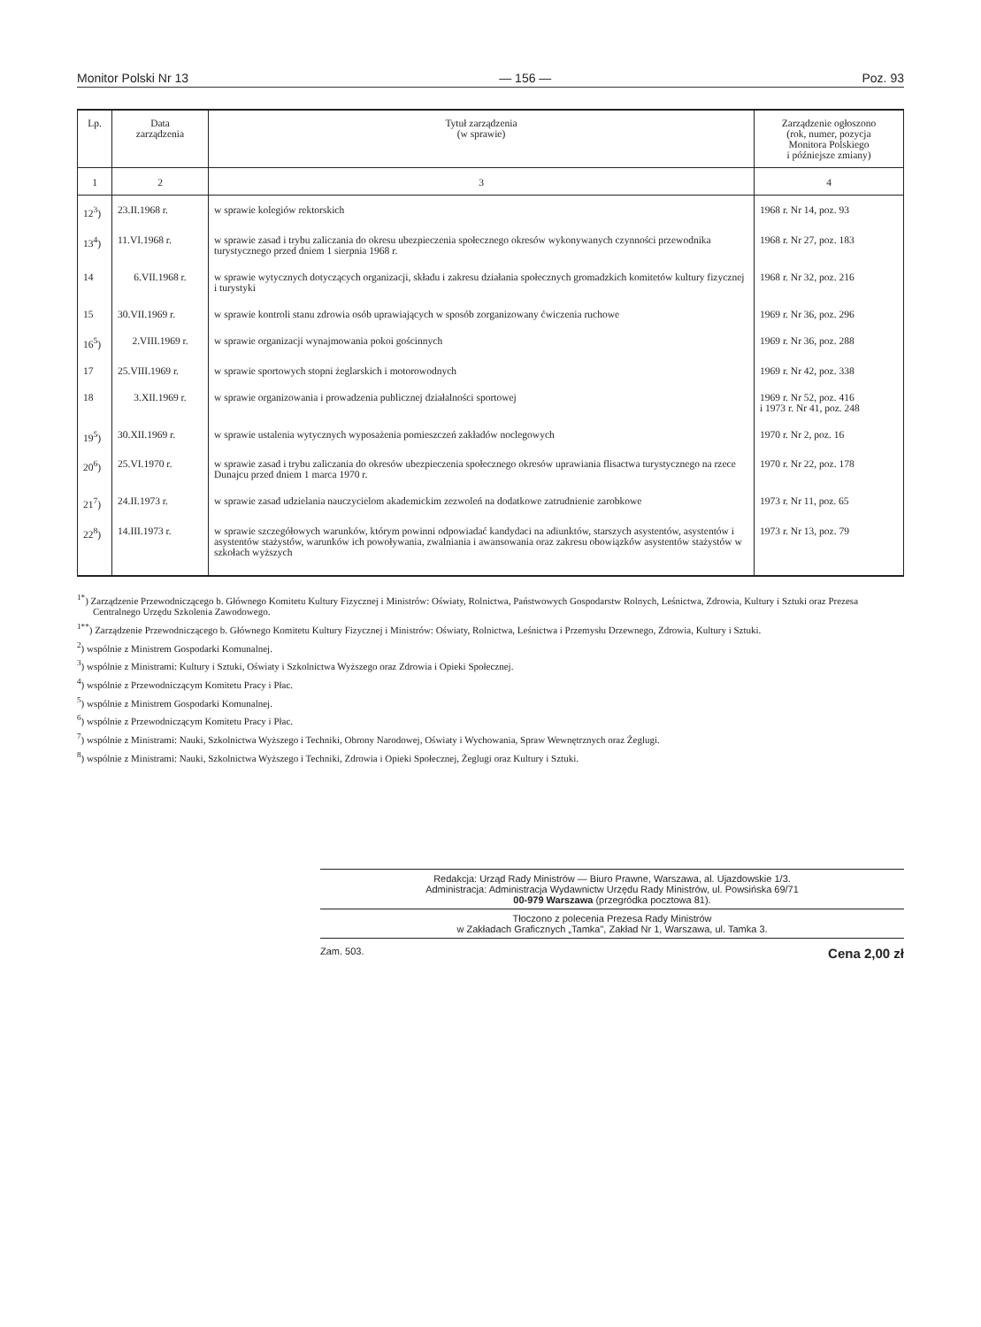Monitor Polski Nr 13 — 156 — Poz. 93
| Lp. | Data zarządzenia | Tytuł zarządzenia (w sprawie) | Zarządzenie ogłoszono (rok, numer, pozycja Monitora Polskiego i późniejsze zmiany) |
| --- | --- | --- | --- |
| 1 | 2 | 3 | 4 |
| 12<sup>3</sup>) | 23.II.1968 r. | w sprawie kolegiów rektorskich | 1968 r. Nr 14, poz. 93 |
| 13<sup>4</sup>) | 11.VI.1968 r. | w sprawie zasad i trybu zaliczania do okresu ubezpieczenia społecznego okresów wykonywanych czynności przewodnika turystycznego przed dniem 1 sierpnia 1968 r. | 1968 r. Nr 27, poz. 183 |
| 14 | 6.VII.1968 r. | w sprawie wytycznych dotyczących organizacji, składu i zakresu działania społecznych gromadzkich komitetów kultury fizycznej i turystyki | 1968 r. Nr 32, poz. 216 |
| 15 | 30.VII.1969 r. | w sprawie kontroli stanu zdrowia osób uprawiających w sposób zorganizowany ćwiczenia ruchowe | 1969 r. Nr 36, poz. 296 |
| 16<sup>5</sup>) | 2.VIII.1969 r. | w sprawie organizacji wynajmowania pokoi gościnnych | 1969 r. Nr 36, poz. 288 |
| 17 | 25.VIII.1969 r. | w sprawie sportowych stopni żeglarskich i motorowodnych | 1969 r. Nr 42, poz. 338 |
| 18 | 3.XII.1969 r. | w sprawie organizowania i prowadzenia publicznej działalności sportowej | 1969 r. Nr 52, poz. 416 i 1973 r. Nr 41, poz. 248 |
| 19<sup>5</sup>) | 30.XII.1969 r. | w sprawie ustalenia wytycznych wyposażenia pomieszczeń zakładów noclegowych | 1970 r. Nr 2, poz. 16 |
| 20<sup>6</sup>) | 25.VI.1970 r. | w sprawie zasad i trybu zaliczania do okresów ubezpieczenia społecznego okresów uprawiania flisactwa turystycznego na rzece Dunajcu przed dniem 1 marca 1970 r. | 1970 r. Nr 22, poz. 178 |
| 21<sup>7</sup>) | 24.II.1973 r. | w sprawie zasad udzielania nauczycielom akademickim zezwoleń na dodatkowe zatrudnienie zarobkowe | 1973 r. Nr 11, poz. 65 |
| 22<sup>8</sup>) | 14.III.1973 r. | w sprawie szczegółowych warunków, którym powinni odpowiadać kandydaci na adiunktów, starszych asystentów, asystentów i asystentów stażystów, warunków ich powoływania, zwalniania i awansowania oraz zakresu obowiązków asystentów stażystów w szkołach wyższych | 1973 r. Nr 13, poz. 79 |
<sup>1*</sup>) Zarządzenie Przewodniczącego b. Głównego Komitetu Kultury Fizycznej i Ministrów: Oświaty, Rolnictwa, Państwowych Gospodarstw Rolnych, Leśnictwa, Zdrowia, Kultury i Sztuki oraz Prezesa Centralnego Urzędu Szkolenia Zawodowego.
<sup>1**</sup>) Zarządzenie Przewodniczącego b. Głównego Komitetu Kultury Fizycznej i Ministrów: Oświaty, Rolnictwa, Leśnictwa i Przemysłu Drzewnego, Zdrowia, Kultury i Sztuki.
<sup>2</sup>) wspólnie z Ministrem Gospodarki Komunalnej.
<sup>3</sup>) wspólnie z Ministrami: Kultury i Sztuki, Oświaty i Szkolnictwa Wyższego oraz Zdrowia i Opieki Społecznej.
<sup>4</sup>) wspólnie z Przewodniczącym Komitetu Pracy i Płac.
<sup>5</sup>) wspólnie z Ministrem Gospodarki Komunalnej.
<sup>6</sup>) wspólnie z Przewodniczącym Komitetu Pracy i Płac.
<sup>7</sup>) wspólnie z Ministrami: Nauki, Szkolnictwa Wyższego i Techniki, Obrony Narodowej, Oświaty i Wychowania, Spraw Wewnętrznych oraz Żeglugi.
<sup>8</sup>) wspólnie z Ministrami: Nauki, Szkolnictwa Wyższego i Techniki, Zdrowia i Opieki Społecznej, Żeglugi oraz Kultury i Sztuki.
Redakcja: Urząd Rady Ministrów — Biuro Prawne, Warszawa, al. Ujazdowskie 1/3.
Administracja: Administracja Wydawnictw Urzędu Rady Ministrów, ul. Powsińska 69/71
00-979 Warszawa (przegródka pocztowa 81).
Tłoczono z polecenia Prezesa Rady Ministrów
w Zakładach Graficznych „Tamka", Zakład Nr 1, Warszawa, ul. Tamka 3.
Zam. 503. Cena 2,00 zł